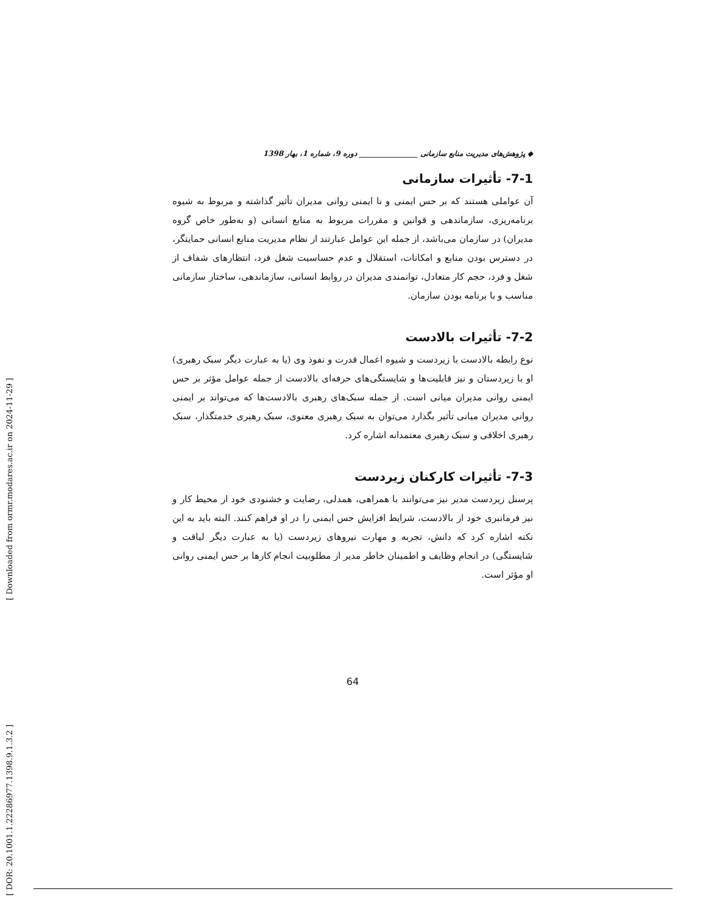[ DOR: 20.1001.1.22286977.1398.9.1.3.2 ] [ Downloaded from ormr.modares.ac.ir on 2024-11-29 ]
◆ پژوهش‌های مدیریت منابع سازمانی ________________ دوره 9، شماره 1، بهار 1398
7-1- تأثیرات سازمانی
آن عواملی هستند که بر حس ایمنی و نا ایمنی روانی مدیران تأثیر گذاشته و مربوط به شیوه برنامه‌ریزی، سازماندهی و قوانین و مقررات مربوط به منابع انسانی (و به‌طور خاص گروه مدیران) در سازمان می‌باشد، از جمله این عوامل عبارتند از نظام مدیریت منابع انسانی حمایتگر، در دسترس بودن منابع و امکانات، استقلال و عدم حساسیت شغل فرد، انتظارهای شفاف از شغل و فرد، حجم کار متعادل، توانمندی مدیران در روابط انسانی، سازماندهی، ساختار سازمانی مناسب و با برنامه بودن سازمان.
7-2- تأثیرات بالادست
نوع رابطه بالادست با زیردست و شیوه اعمال قدرت و نفوذ وی (یا به عبارت دیگر سبک رهبری) او با زیردستان و نیز قابلیت‌ها و شایستگی‌های حرفه‌ای بالادست از جمله عوامل مؤثر بر حس ایمنی روانی مدیران میانی است. از جمله سبک‌های رهبری بالادست‌ها که می‌تواند بر ایمنی روانی مدیران میانی تأثیر بگذارد می‌توان به سبک رهبری معنوی، سبک رهبری خدمتگذار، سبک رهبری اخلاقی و سبک رهبری معتمدانه اشاره کرد.
7-3- تأثیرات کارکنان زیردست
پرسنل زیردست مدیر نیز می‌توانند با همراهی، همدلی، رضایت و خشنودی خود از محیط کار و نیز فرمانبری خود از بالادست، شرایط افزایش حس ایمنی را در او فراهم کنند. البته باید به این نکته اشاره کرد که دانش، تجربه و مهارت نیروهای زیردست (یا به عبارت دیگر لیاقت و شایستگی) در انجام وظایف و اطمینان خاطر مدیر از مطلوبیت انجام کارها بر حس ایمنی روانی او مؤثر است.
64